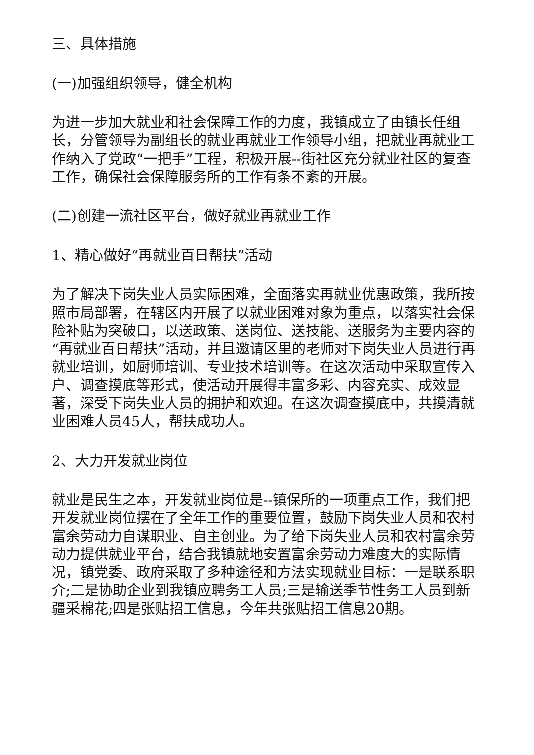三、具体措施
(一)加强组织领导，健全机构
为进一步加大就业和社会保障工作的力度，我镇成立了由镇长任组长，分管领导为副组长的就业再就业工作领导小组，把就业再就业工作纳入了党政“一把手”工程，积极开展--街社区充分就业社区的复查工作，确保社会保障服务所的工作有条不紊的开展。
(二)创建一流社区平台，做好就业再就业工作
1、精心做好“再就业百日帮扶”活动
为了解决下岗失业人员实际困难，全面落实再就业优惠政策，我所按照市局部署，在辖区内开展了以就业困难对象为重点，以落实社会保险补贴为突破口，以送政策、送岗位、送技能、送服务为主要内容的“再就业百日帮扶”活动，并且邀请区里的老师对下岗失业人员进行再就业培训，如厨师培训、专业技术培训等。在这次活动中采取宣传入户、调查摸底等形式，使活动开展得丰富多彩、内容充实、成效显著，深受下岗失业人员的拥护和欢迎。在这次调查摸底中，共摸清就业困难人员45人，帮扶成功人。
2、大力开发就业岗位
就业是民生之本，开发就业岗位是--镇保所的一项重点工作，我们把开发就业岗位摆在了全年工作的重要位置，鼓励下岗失业人员和农村富余劳动力自谋职业、自主创业。为了给下岗失业人员和农村富余劳动力提供就业平台，结合我镇就地安置富余劳动力难度大的实际情况，镇党委、政府采取了多种途径和方法实现就业目标：一是联系职介;二是协助企业到我镇应聘务工人员;三是输送季节性务工人员到新疆采棉花;四是张贴招工信息，今年共张贴招工信息20期。